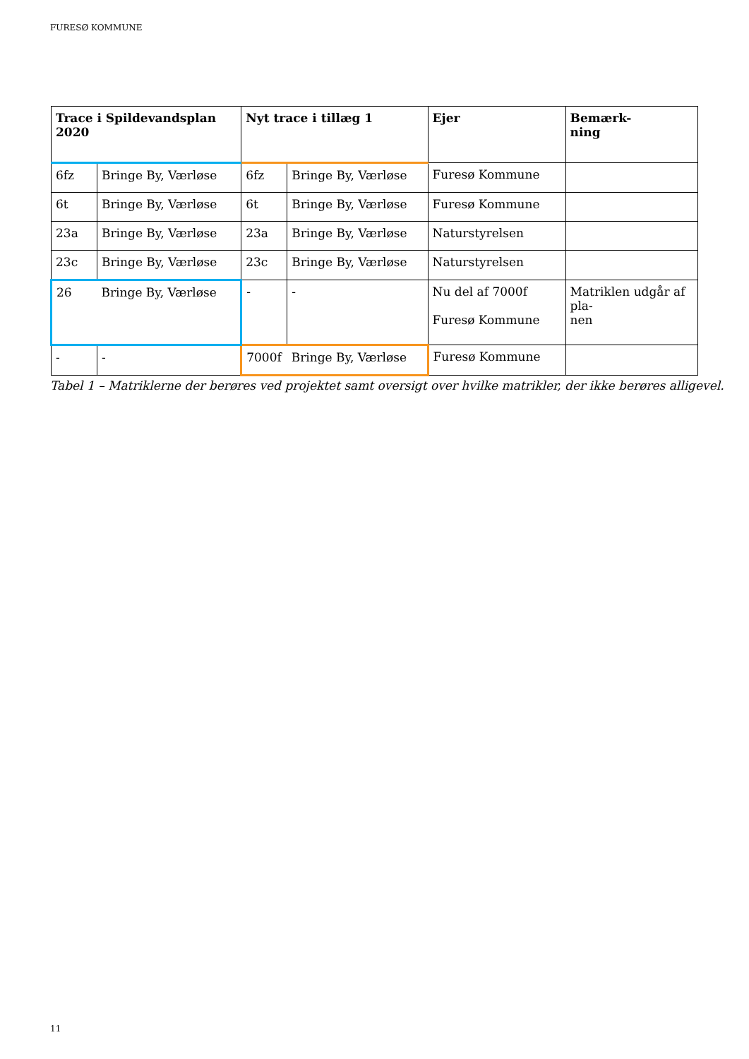FURESØ KOMMUNE
| Trace i Spildevandsplan 2020 | | Nyt trace i tillæg 1 | | Ejer | Bemærk- ning |
| --- | --- | --- | --- | --- | --- |
| 6fz | Bringe By, Værløse | 6fz | Bringe By, Værløse | Furesø Kommune | |
| 6t | Bringe By, Værløse | 6t | Bringe By, Værløse | Furesø Kommune | |
| 23a | Bringe By, Værløse | 23a | Bringe By, Værløse | Naturstyrelsen | |
| 23c | Bringe By, Værløse | 23c | Bringe By, Værløse | Naturstyrelsen | |
| 26 | Bringe By, Værløse | - | - | Nu del af 7000f Furesø Kommune | Matriklen udgår af pla- nen |
| - | - | 7000f | Bringe By, Værløse | Furesø Kommune | |
Tabel 1 – Matriklerne der berøres ved projektet samt oversigt over hvilke matrikler, der ikke berøres alligevel.
11